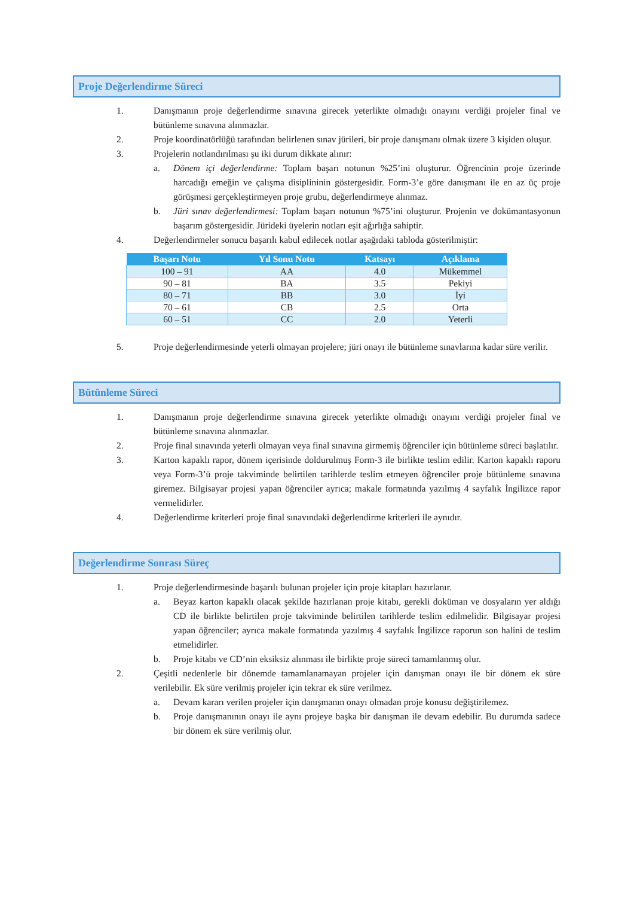Proje Değerlendirme Süreci
1. Danışmanın proje değerlendirme sınavına girecek yeterlikte olmadığı onayını verdiği projeler final ve bütünleme sınavına alınmazlar.
2. Proje koordinatörlüğü tarafından belirlenen sınav jürileri, bir proje danışmanı olmak üzere 3 kişiden oluşur.
3. Projelerin notlandırılması şu iki durum dikkate alınır:
a. Dönem içi değerlendirme: Toplam başarı notunun %25’ini oluşturur. Öğrencinin proje üzerinde harcadığı emeğin ve çalışma disiplininin göstergesidir. Form-3’e göre danışmanı ile en az üç proje görüşmesi gerçekleştirmeyen proje grubu, değerlendirmeye alınmaz.
b. Jüri sınav değerlendirmesi: Toplam başarı notunun %75’ini oluşturur. Projenin ve dokümantasyonun başarım göstergesidir. Jürideki üyelerin notları eşit ağırlığa sahiptir.
4. Değerlendirmeler sonucu başarılı kabul edilecek notlar aşağıdaki tabloda gösterilmiştir:
| Başarı Notu | Yıl Sonu Notu | Katsayı | Açıklama |
| --- | --- | --- | --- |
| 100 – 91 | AA | 4.0 | Mükemmel |
| 90 – 81 | BA | 3.5 | Pekiyi |
| 80 – 71 | BB | 3.0 | İyi |
| 70 – 61 | CB | 2.5 | Orta |
| 60 – 51 | CC | 2.0 | Yeterli |
5. Proje değerlendirmesinde yeterli olmayan projelere; jüri onayı ile bütünleme sınavlarına kadar süre verilir.
Bütünleme Süreci
1. Danışmanın proje değerlendirme sınavına girecek yeterlikte olmadığı onayını verdiği projeler final ve bütünleme sınavına alınmazlar.
2. Proje final sınavında yeterli olmayan veya final sınavına girmemiş öğrenciler için bütünleme süreci başlatılır.
3. Karton kapaklı rapor, dönem içerisinde doldurulmuş Form-3 ile birlikte teslim edilir. Karton kapaklı raporu veya Form-3’ü proje takviminde belirtilen tarihlerde teslim etmeyen öğrenciler proje bütünleme sınavına giremez. Bilgisayar projesi yapan öğrenciler ayrıca; makale formatında yazılmış 4 sayfalık İngilizce rapor vermelidirler.
4. Değerlendirme kriterleri proje final sınavındaki değerlendirme kriterleri ile aynıdır.
Değerlendirme Sonrası Süreç
1. Proje değerlendirmesinde başarılı bulunan projeler için proje kitapları hazırlanır.
a. Beyaz karton kapaklı olacak şekilde hazırlanan proje kitabı, gerekli doküman ve dosyaların yer aldığı CD ile birlikte belirtilen proje takviminde belirtilen tarihlerde teslim edilmelidir. Bilgisayar projesi yapan öğrenciler; ayrıca makale formatında yazılmış 4 sayfalık İngilizce raporun son halini de teslim etmelidirler.
b. Proje kitabı ve CD’nin eksiksiz alınması ile birlikte proje süreci tamamlanmış olur.
2. Çeşitli nedenlerle bir dönemde tamamlanamayan projeler için danışman onayı ile bir dönem ek süre verilebilir. Ek süre verilmiş projeler için tekrar ek süre verilmez.
a. Devam kararı verilen projeler için danışmanın onayı olmadan proje konusu değiştirilemez.
b. Proje danışmanının onayı ile aynı projeye başka bir danışman ile devam edebilir. Bu durumda sadece bir dönem ek süre verilmiş olur.